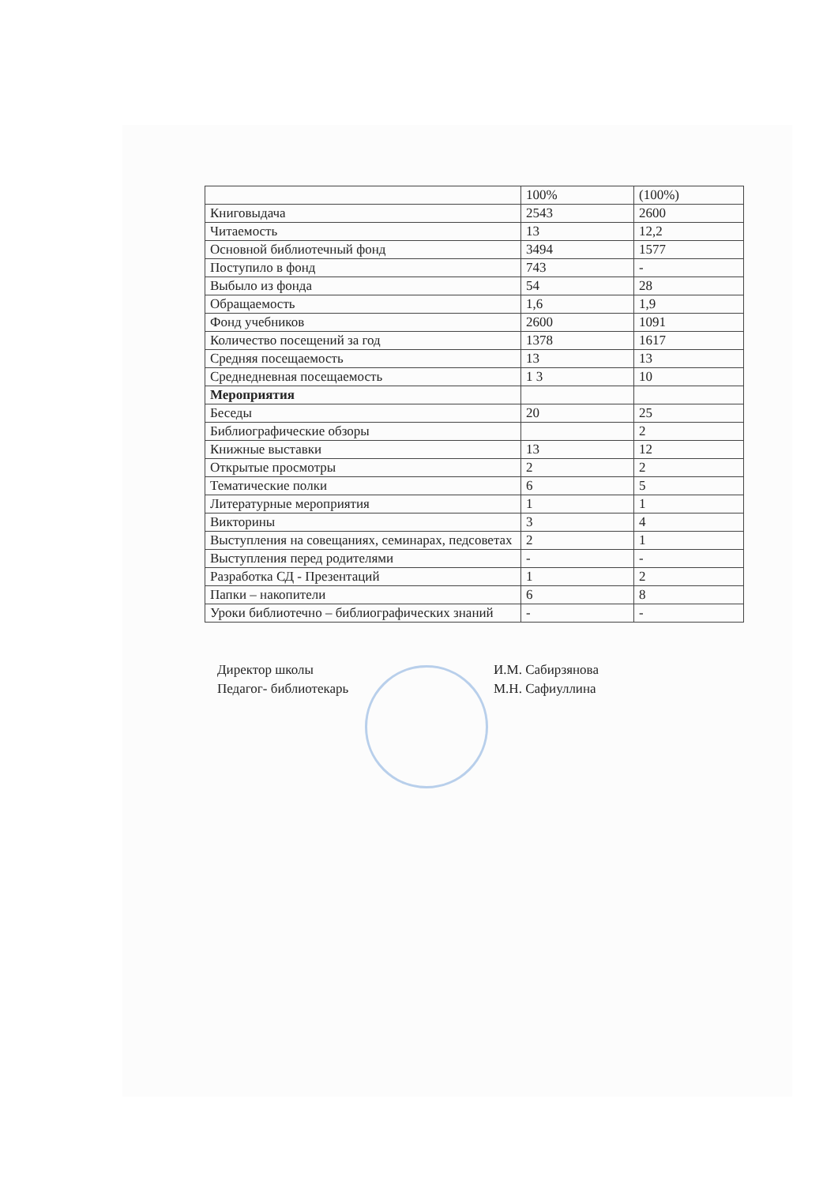| | 100% | (100%) |
| Книговыдача | 2543 | 2600 |
| Читаемость | 13 | 12,2 |
| Основной библиотечный фонд | 3494 | 1577 |
| Поступило в фонд | 743 | - |
| Выбыло из фонда | 54 | 28 |
| Обращаемость | 1,6 | 1,9 |
| Фонд учебников | 2600 | 1091 |
| Количество посещений за год | 1378 | 1617 |
| Средняя посещаемость | 13 | 13 |
| Среднедневная посещаемость | 1 3 | 10 |
| Мероприятия | | |
| Беседы | 20 | 25 |
| Библиографические обзоры | | 2 |
| Книжные выставки | 13 | 12 |
| Открытые просмотры | 2 | 2 |
| Тематические полки | 6 | 5 |
| Литературные мероприятия | 1 | 1 |
| Викторины | 3 | 4 |
| Выступления на совещаниях, семинарах, педсоветах | 2 | 1 |
| Выступления перед родителями | - | - |
| Разработка СД - Презентаций | 1 | 2 |
| Папки – накопители | 6 | 8 |
| Уроки библиотечно – библиографических знаний | - | - |
Директор школы
Педагог- библиотекарь
И.М. Сабирзянова
М.Н. Сафиуллина